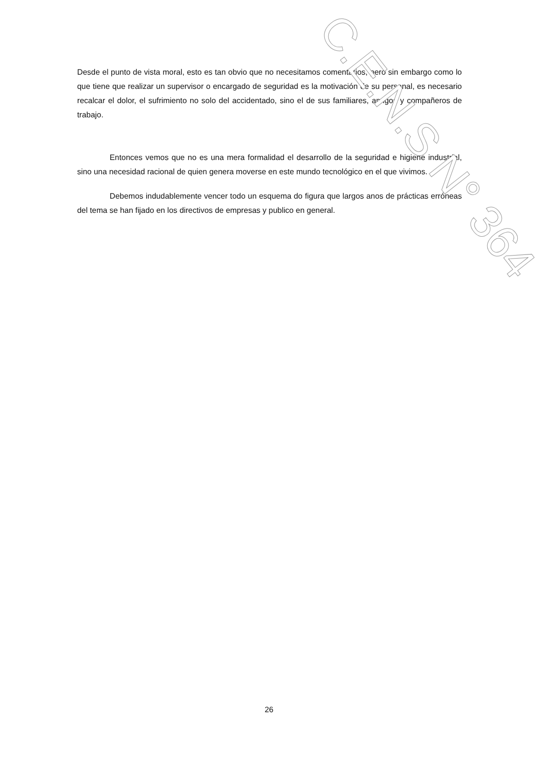Desde el punto de vista moral, esto es tan obvio que no necesitamos comentarios, pero sin embargo como lo que tiene que realizar un supervisor o encargado de seguridad es la motivación de su personal, es necesario recalcar el dolor, el sufrimiento no solo del accidentado, sino el de sus familiares, amigos y compañeros de trabajo.
Entonces vemos que no es una mera formalidad el desarrollo de la seguridad e higiene industrial, sino una necesidad racional de quien genera moverse en este mundo tecnológico en el que vivimos.
Debemos indudablemente vencer todo un esquema do figura que largos anos de prácticas erróneas del tema se han fijado en los directivos de empresas y publico en general.
C.E.N.S N° 364
26